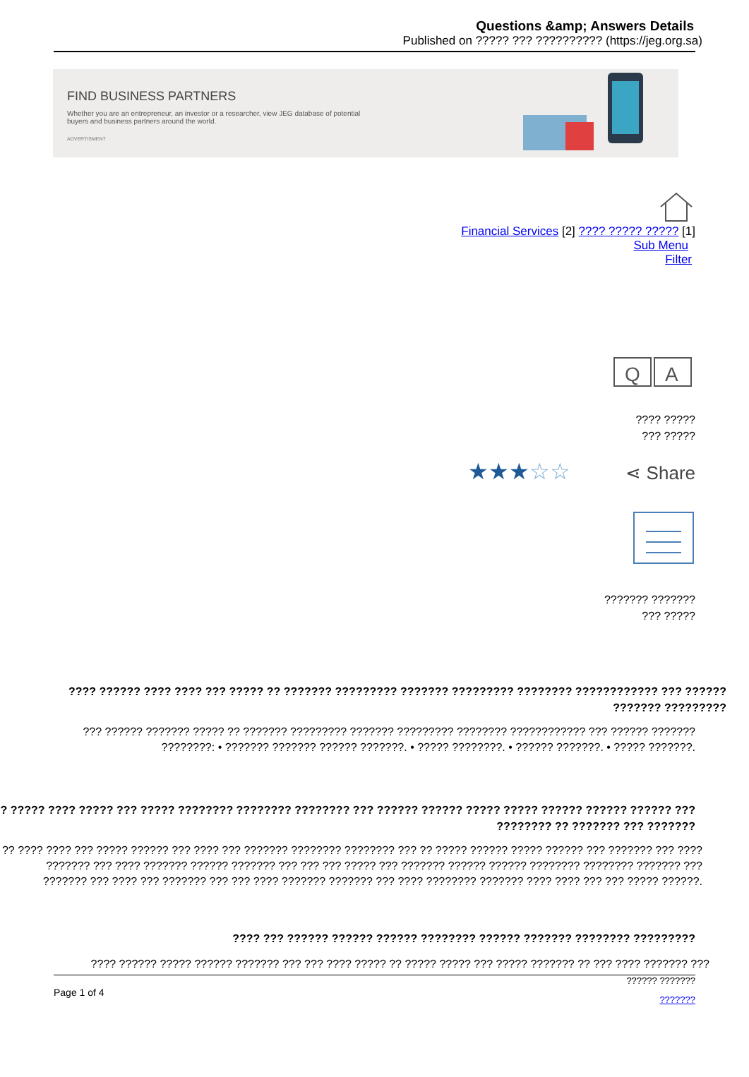Questions &amp; Answers Details
Published on ????? ??? ?????????? (https://jeg.org.sa)
FIND BUSINESS PARTNERS
Whether you are an entrepreneur, an investor or a researcher, view JEG database of potential buyers and business partners around the world.
ADVERTISMENT
Financial Services [2] ???? ????? ????? [1]
Sub Menu
Filter
Q
A
???? ?????
??? ?????
★★★☆☆ ⋖ Share
??????? ???????
??? ?????
???? ?????? ???? ???? ??? ????? ?? ??????? ????????? ??????? ????????? ???????? ???????????? ??? ?????? ??????? ?????????
??? ?????? ??????? ????? ?? ??????? ????????? ??????? ????????? ???????? ???????????? ??? ?????? ??????? ????????: • ??????? ??????? ?????? ???????. • ????? ????????. • ?????? ???????. • ????? ???????.
? ????? ???? ????? ??? ????? ???????? ???????? ???????? ??? ?????? ?????? ????? ????? ?????? ?????? ?????? ??? ???????? ?? ??????? ??? ???????
?? ???? ???? ??? ????? ?????? ??? ???? ??? ??????? ???????? ???????? ??? ?? ????? ?????? ????? ?????? ??? ??????? ??? ???? ??????? ??? ???? ??????? ?????? ??????? ??? ??? ??? ????? ??? ??????? ?????? ?????? ???????? ???????? ??????? ??? ??????? ??? ???? ??? ??????? ??? ??? ???? ??????? ??????? ??? ???? ???????? ??????? ???? ???? ??? ??? ????? ??????.
???? ??? ?????? ?????? ?????? ???????? ?????? ??????? ???????? ?????????
???? ?????? ????? ?????? ??????? ??? ??? ???? ????? ?? ????? ????? ??? ????? ??????? ?? ??? ???? ??????? ???
Page 1 of 4?????? ???????
???????